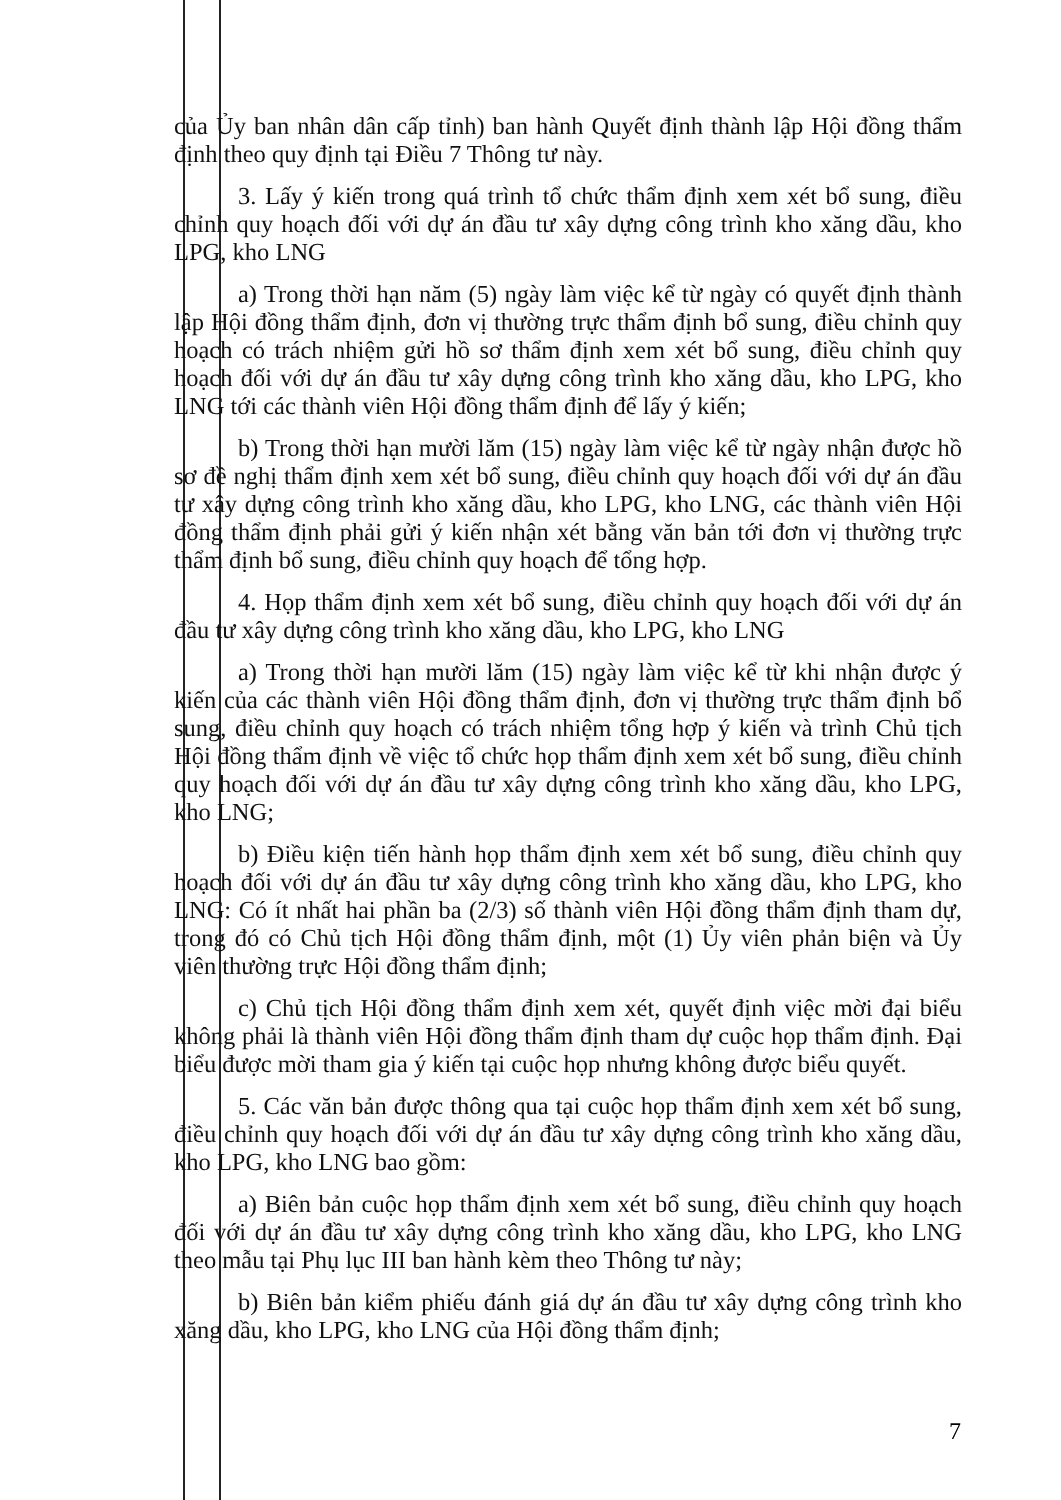của Ủy ban nhân dân cấp tỉnh) ban hành Quyết định thành lập Hội đồng thẩm định theo quy định tại Điều 7 Thông tư này.
3. Lấy ý kiến trong quá trình tổ chức thẩm định xem xét bổ sung, điều chỉnh quy hoạch đối với dự án đầu tư xây dựng công trình kho xăng dầu, kho LPG, kho LNG
a) Trong thời hạn năm (5) ngày làm việc kể từ ngày có quyết định thành lập Hội đồng thẩm định, đơn vị thường trực thẩm định bổ sung, điều chỉnh quy hoạch có trách nhiệm gửi hồ sơ thẩm định xem xét bổ sung, điều chỉnh quy hoạch đối với dự án đầu tư xây dựng công trình kho xăng dầu, kho LPG, kho LNG tới các thành viên Hội đồng thẩm định để lấy ý kiến;
b) Trong thời hạn mười lăm (15) ngày làm việc kể từ ngày nhận được hồ sơ đề nghị thẩm định xem xét bổ sung, điều chỉnh quy hoạch đối với dự án đầu tư xây dựng công trình kho xăng dầu, kho LPG, kho LNG, các thành viên Hội đồng thẩm định phải gửi ý kiến nhận xét bằng văn bản tới đơn vị thường trực thẩm định bổ sung, điều chỉnh quy hoạch để tổng hợp.
4. Họp thẩm định xem xét bổ sung, điều chỉnh quy hoạch đối với dự án đầu tư xây dựng công trình kho xăng dầu, kho LPG, kho LNG
a) Trong thời hạn mười lăm (15) ngày làm việc kể từ khi nhận được ý kiến của các thành viên Hội đồng thẩm định, đơn vị thường trực thẩm định bổ sung, điều chỉnh quy hoạch có trách nhiệm tổng hợp ý kiến và trình Chủ tịch Hội đồng thẩm định về việc tổ chức họp thẩm định xem xét bổ sung, điều chỉnh quy hoạch đối với dự án đầu tư xây dựng công trình kho xăng dầu, kho LPG, kho LNG;
b) Điều kiện tiến hành họp thẩm định xem xét bổ sung, điều chỉnh quy hoạch đối với dự án đầu tư xây dựng công trình kho xăng dầu, kho LPG, kho LNG: Có ít nhất hai phần ba (2/3) số thành viên Hội đồng thẩm định tham dự, trong đó có Chủ tịch Hội đồng thẩm định, một (1) Ủy viên phản biện và Ủy viên thường trực Hội đồng thẩm định;
c) Chủ tịch Hội đồng thẩm định xem xét, quyết định việc mời đại biểu không phải là thành viên Hội đồng thẩm định tham dự cuộc họp thẩm định. Đại biểu được mời tham gia ý kiến tại cuộc họp nhưng không được biểu quyết.
5. Các văn bản được thông qua tại cuộc họp thẩm định xem xét bổ sung, điều chỉnh quy hoạch đối với dự án đầu tư xây dựng công trình kho xăng dầu, kho LPG, kho LNG bao gồm:
a) Biên bản cuộc họp thẩm định xem xét bổ sung, điều chỉnh quy hoạch đối với dự án đầu tư xây dựng công trình kho xăng dầu, kho LPG, kho LNG theo mẫu tại Phụ lục III ban hành kèm theo Thông tư này;
b) Biên bản kiểm phiếu đánh giá dự án đầu tư xây dựng công trình kho xăng dầu, kho LPG, kho LNG của Hội đồng thẩm định;
7